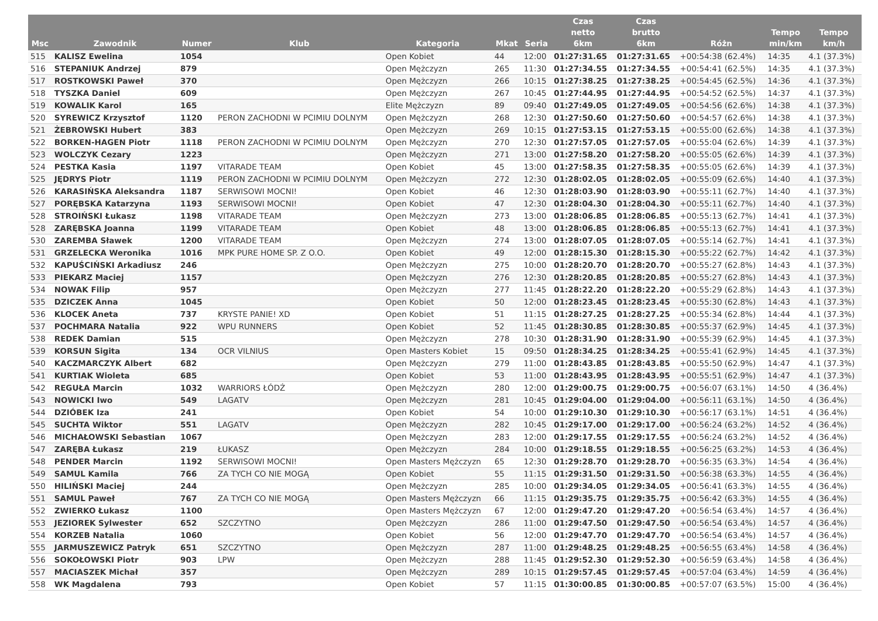| Msc | Zawodnik | Numer | Klub | Kategoria | Mkat | Seria | Czas netto 6km | Czas brutto 6km | Różn | Tempo min/km | Tempo km/h |
| --- | --- | --- | --- | --- | --- | --- | --- | --- | --- | --- | --- |
| 515 | KALISZ Ewelina | 1054 | | Open Kobiet | 44 | 12:00 | 01:27:31.65 | 01:27:31.65 | +00:54:38 (62.4%) | 14:35 | 4.1 (37.3%) |
| 516 | STEPANIUK Andrzej | 879 | | Open Mężczyzn | 265 | 11:30 | 01:27:34.55 | 01:27:34.55 | +00:54:41 (62.5%) | 14:35 | 4.1 (37.3%) |
| 517 | ROSTKOWSKI Paweł | 370 | | Open Mężczyzn | 266 | 10:15 | 01:27:38.25 | 01:27:38.25 | +00:54:45 (62.5%) | 14:36 | 4.1 (37.3%) |
| 518 | TYSZKA Daniel | 609 | | Open Mężczyzn | 267 | 10:45 | 01:27:44.95 | 01:27:44.95 | +00:54:52 (62.5%) | 14:37 | 4.1 (37.3%) |
| 519 | KOWALIK Karol | 165 | | Elite Mężczyzn | 89 | 09:40 | 01:27:49.05 | 01:27:49.05 | +00:54:56 (62.6%) | 14:38 | 4.1 (37.3%) |
| 520 | SYREWICZ Krzysztof | 1120 | PERON ZACHODNI W PCIMIU DOLNYM | Open Mężczyzn | 268 | 12:30 | 01:27:50.60 | 01:27:50.60 | +00:54:57 (62.6%) | 14:38 | 4.1 (37.3%) |
| 521 | ŻEBROWSKI Hubert | 383 | | Open Mężczyzn | 269 | 10:15 | 01:27:53.15 | 01:27:53.15 | +00:55:00 (62.6%) | 14:38 | 4.1 (37.3%) |
| 522 | BORKEN-HAGEN Piotr | 1118 | PERON ZACHODNI W PCIMIU DOLNYM | Open Mężczyzn | 270 | 12:30 | 01:27:57.05 | 01:27:57.05 | +00:55:04 (62.6%) | 14:39 | 4.1 (37.3%) |
| 523 | WOLCZYK Cezary | 1223 | | Open Mężczyzn | 271 | 13:00 | 01:27:58.20 | 01:27:58.20 | +00:55:05 (62.6%) | 14:39 | 4.1 (37.3%) |
| 524 | PESTKA Kasia | 1197 | VITARADE TEAM | Open Kobiet | 45 | 13:00 | 01:27:58.35 | 01:27:58.35 | +00:55:05 (62.6%) | 14:39 | 4.1 (37.3%) |
| 525 | JĘDRYS Piotr | 1119 | PERON ZACHODNI W PCIMIU DOLNYM | Open Mężczyzn | 272 | 12:30 | 01:28:02.05 | 01:28:02.05 | +00:55:09 (62.6%) | 14:40 | 4.1 (37.3%) |
| 526 | KARASIŃSKA Aleksandra | 1187 | SERWISOWI MOCNI! | Open Kobiet | 46 | 12:30 | 01:28:03.90 | 01:28:03.90 | +00:55:11 (62.7%) | 14:40 | 4.1 (37.3%) |
| 527 | PORĘBSKA Katarzyna | 1193 | SERWISOWI MOCNI! | Open Kobiet | 47 | 12:30 | 01:28:04.30 | 01:28:04.30 | +00:55:11 (62.7%) | 14:40 | 4.1 (37.3%) |
| 528 | STROIŃSKI Łukasz | 1198 | VITARADE TEAM | Open Mężczyzn | 273 | 13:00 | 01:28:06.85 | 01:28:06.85 | +00:55:13 (62.7%) | 14:41 | 4.1 (37.3%) |
| 528 | ZARĘBSKA Joanna | 1199 | VITARADE TEAM | Open Kobiet | 48 | 13:00 | 01:28:06.85 | 01:28:06.85 | +00:55:13 (62.7%) | 14:41 | 4.1 (37.3%) |
| 530 | ZAREMBA Sławek | 1200 | VITARADE TEAM | Open Mężczyzn | 274 | 13:00 | 01:28:07.05 | 01:28:07.05 | +00:55:14 (62.7%) | 14:41 | 4.1 (37.3%) |
| 531 | GRZELECKA Weronika | 1016 | MPK PURE HOME SP. Z O.O. | Open Kobiet | 49 | 12:00 | 01:28:15.30 | 01:28:15.30 | +00:55:22 (62.7%) | 14:42 | 4.1 (37.3%) |
| 532 | KAPUŚCIŃSKI Arkadiusz | 246 | | Open Mężczyzn | 275 | 10:00 | 01:28:20.70 | 01:28:20.70 | +00:55:27 (62.8%) | 14:43 | 4.1 (37.3%) |
| 533 | PIEKARZ Maciej | 1157 | | Open Mężczyzn | 276 | 12:30 | 01:28:20.85 | 01:28:20.85 | +00:55:27 (62.8%) | 14:43 | 4.1 (37.3%) |
| 534 | NOWAK Filip | 957 | | Open Mężczyzn | 277 | 11:45 | 01:28:22.20 | 01:28:22.20 | +00:55:29 (62.8%) | 14:43 | 4.1 (37.3%) |
| 535 | DZICZEK Anna | 1045 | | Open Kobiet | 50 | 12:00 | 01:28:23.45 | 01:28:23.45 | +00:55:30 (62.8%) | 14:43 | 4.1 (37.3%) |
| 536 | KLOCEK Aneta | 737 | KRYSTE PANIE! XD | Open Kobiet | 51 | 11:15 | 01:28:27.25 | 01:28:27.25 | +00:55:34 (62.8%) | 14:44 | 4.1 (37.3%) |
| 537 | POCHMARA Natalia | 922 | WPU RUNNERS | Open Kobiet | 52 | 11:45 | 01:28:30.85 | 01:28:30.85 | +00:55:37 (62.9%) | 14:45 | 4.1 (37.3%) |
| 538 | REDEK Damian | 515 | | Open Mężczyzn | 278 | 10:30 | 01:28:31.90 | 01:28:31.90 | +00:55:39 (62.9%) | 14:45 | 4.1 (37.3%) |
| 539 | KORSUN Sigita | 134 | OCR VILNIUS | Open Masters Kobiet | 15 | 09:50 | 01:28:34.25 | 01:28:34.25 | +00:55:41 (62.9%) | 14:45 | 4.1 (37.3%) |
| 540 | KACZMARCZYK Albert | 682 | | Open Mężczyzn | 279 | 11:00 | 01:28:43.85 | 01:28:43.85 | +00:55:50 (62.9%) | 14:47 | 4.1 (37.3%) |
| 541 | KURTIAK Wioleta | 685 | | Open Kobiet | 53 | 11:00 | 01:28:43.95 | 01:28:43.95 | +00:55:51 (62.9%) | 14:47 | 4.1 (37.3%) |
| 542 | REGUŁA Marcin | 1032 | WARRIORS ŁÓDŹ | Open Mężczyzn | 280 | 12:00 | 01:29:00.75 | 01:29:00.75 | +00:56:07 (63.1%) | 14:50 | 4 (36.4%) |
| 543 | NOWICKI Iwo | 549 | LAGATV | Open Mężczyzn | 281 | 10:45 | 01:29:04.00 | 01:29:04.00 | +00:56:11 (63.1%) | 14:50 | 4 (36.4%) |
| 544 | DZIÓBEK Iza | 241 | | Open Kobiet | 54 | 10:00 | 01:29:10.30 | 01:29:10.30 | +00:56:17 (63.1%) | 14:51 | 4 (36.4%) |
| 545 | SUCHTA Wiktor | 551 | LAGATV | Open Mężczyzn | 282 | 10:45 | 01:29:17.00 | 01:29:17.00 | +00:56:24 (63.2%) | 14:52 | 4 (36.4%) |
| 546 | MICHAŁOWSKI Sebastian | 1067 | | Open Mężczyzn | 283 | 12:00 | 01:29:17.55 | 01:29:17.55 | +00:56:24 (63.2%) | 14:52 | 4 (36.4%) |
| 547 | ZARĘBA Łukasz | 219 | ŁUKASZ | Open Mężczyzn | 284 | 10:00 | 01:29:18.55 | 01:29:18.55 | +00:56:25 (63.2%) | 14:53 | 4 (36.4%) |
| 548 | PENDER Marcin | 1192 | SERWISOWI MOCNI! | Open Masters Mężczyzn | 65 | 12:30 | 01:29:28.70 | 01:29:28.70 | +00:56:35 (63.3%) | 14:54 | 4 (36.4%) |
| 549 | SAMUL Kamila | 766 | ZA TYCH CO NIE MOGĄ | Open Kobiet | 55 | 11:15 | 01:29:31.50 | 01:29:31.50 | +00:56:38 (63.3%) | 14:55 | 4 (36.4%) |
| 550 | HILIŃSKI Maciej | 244 | | Open Mężczyzn | 285 | 10:00 | 01:29:34.05 | 01:29:34.05 | +00:56:41 (63.3%) | 14:55 | 4 (36.4%) |
| 551 | SAMUL Paweł | 767 | ZA TYCH CO NIE MOGĄ | Open Masters Mężczyzn | 66 | 11:15 | 01:29:35.75 | 01:29:35.75 | +00:56:42 (63.3%) | 14:55 | 4 (36.4%) |
| 552 | ZWIERKO Łukasz | 1100 | | Open Masters Mężczyzn | 67 | 12:00 | 01:29:47.20 | 01:29:47.20 | +00:56:54 (63.4%) | 14:57 | 4 (36.4%) |
| 553 | JEZIOREK Sylwester | 652 | SZCZYTNO | Open Mężczyzn | 286 | 11:00 | 01:29:47.50 | 01:29:47.50 | +00:56:54 (63.4%) | 14:57 | 4 (36.4%) |
| 554 | KORZEB Natalia | 1060 | | Open Kobiet | 56 | 12:00 | 01:29:47.70 | 01:29:47.70 | +00:56:54 (63.4%) | 14:57 | 4 (36.4%) |
| 555 | JARMUSZEWICZ Patryk | 651 | SZCZYTNO | Open Mężczyzn | 287 | 11:00 | 01:29:48.25 | 01:29:48.25 | +00:56:55 (63.4%) | 14:58 | 4 (36.4%) |
| 556 | SOKOŁOWSKI Piotr | 903 | LPW | Open Mężczyzn | 288 | 11:45 | 01:29:52.30 | 01:29:52.30 | +00:56:59 (63.4%) | 14:58 | 4 (36.4%) |
| 557 | MACIASZEK Michał | 357 | | Open Mężczyzn | 289 | 10:15 | 01:29:57.45 | 01:29:57.45 | +00:57:04 (63.4%) | 14:59 | 4 (36.4%) |
| 558 | WK Magdalena | 793 | | Open Kobiet | 57 | 11:15 | 01:30:00.85 | 01:30:00.85 | +00:57:07 (63.5%) | 15:00 | 4 (36.4%) |